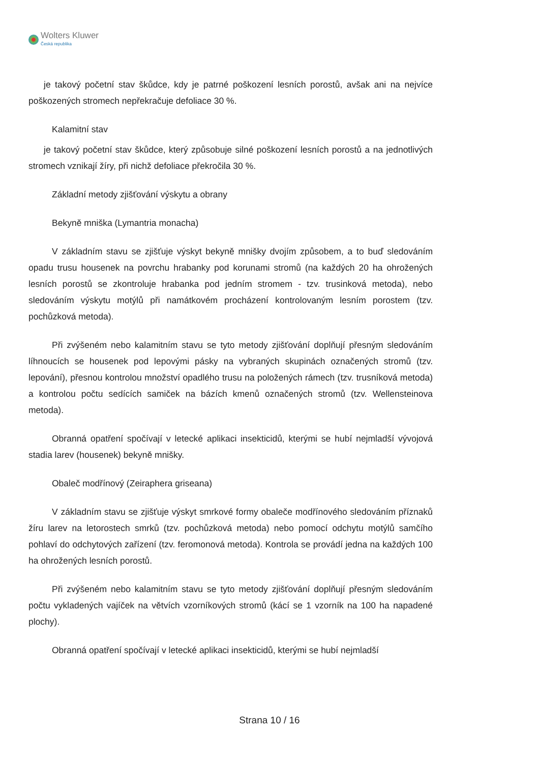Wolters Kluwer
Česká republika
je takový početní stav škůdce, kdy je patrné poškození lesních porostů, avšak ani na nejvíce poškozených stromech nepřekračuje defoliace 30 %.
Kalamitní stav
je takový početní stav škůdce, který způsobuje silné poškození lesních porostů a na jednotlivých stromech vznikají žíry, při nichž defoliace překročila 30 %.
Základní metody zjišťování výskytu a obrany
Bekyně mniška (Lymantria monacha)
V základním stavu se zjišťuje výskyt bekyně mnišky dvojím způsobem, a to buď sledováním opadu trusu housenek na povrchu hrabanky pod korunami stromů (na každých 20 ha ohrožených lesních porostů se zkontroluje hrabanka pod jedním stromem - tzv. trusinková metoda), nebo sledováním výskytu motýlů při namátkovém procházení kontrolovaným lesním porostem (tzv. pochůzková metoda).
Při zvýšeném nebo kalamitním stavu se tyto metody zjišťování doplňují přesným sledováním líhnoucích se housenek pod lepovými pásky na vybraných skupinách označených stromů (tzv. lepování), přesnou kontrolou množství opadlého trusu na položených rámech (tzv. trusníková metoda) a kontrolou počtu sedících samiček na bázích kmenů označených stromů (tzv. Wellensteinova metoda).
Obranná opatření spočívají v letecké aplikaci insekticidů, kterými se hubí nejmladší vývojová stadia larev (housenek) bekyně mnišky.
Obaleč modřínový (Zeiraphera griseana)
V základním stavu se zjišťuje výskyt smrkové formy obaleče modřínového sledováním příznaků žíru larev na letorostech smrků (tzv. pochůzková metoda) nebo pomocí odchytu motýlů samčího pohlaví do odchytových zařízení (tzv. feromonová metoda). Kontrola se provádí jedna na každých 100 ha ohrožených lesních porostů.
Při zvýšeném nebo kalamitním stavu se tyto metody zjišťování doplňují přesným sledováním počtu vykladených vajíček na větvích vzorníkových stromů (kácí se 1 vzorník na 100 ha napadené plochy).
Obranná opatření spočívají v letecké aplikaci insekticidů, kterými se hubí nejmladší
Strana 10 / 16